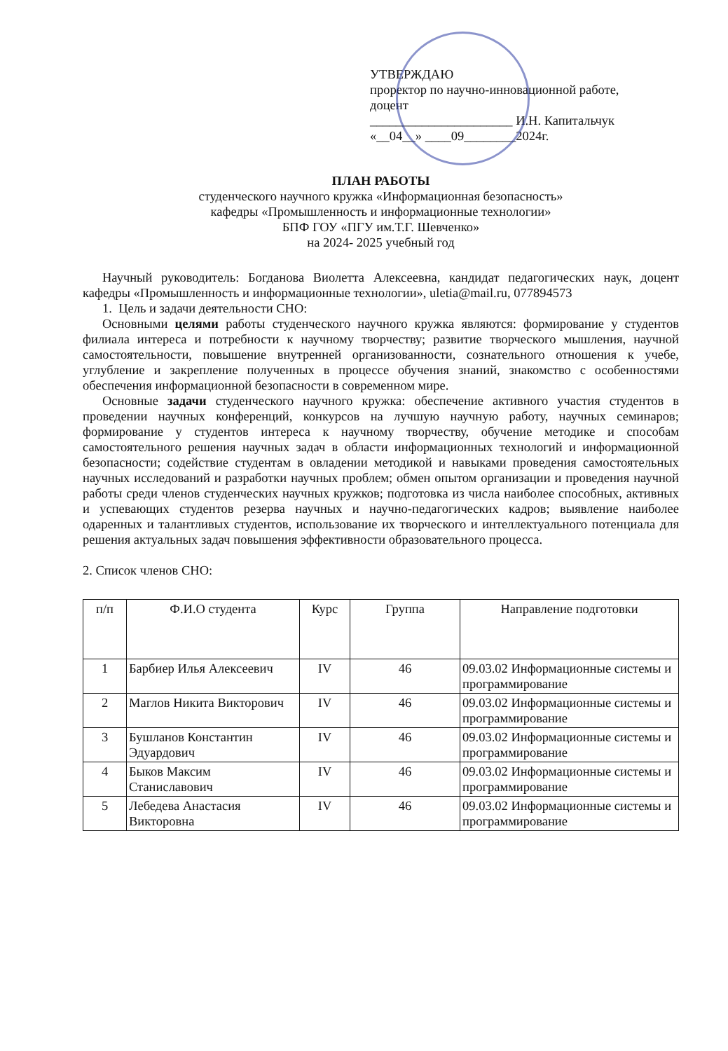УТВЕРЖДАЮ
проректор по научно-инновационной работе,
доцент
______________________ И.Н. Капитальчук
«__04__» ____09________2024г.
ПЛАН РАБОТЫ
студенческого научного кружка «Информационная безопасность»
кафедры «Промышленность и информационные технологии»
БПФ ГОУ «ПГУ им.Т.Г. Шевченко»
на 2024- 2025 учебный год
Научный руководитель: Богданова Виолетта Алексеевна, кандидат педагогических наук, доцент кафедры «Промышленность и информационные технологии», uletia@mail.ru, 077894573
1. Цель и задачи деятельности СНО:
Основными целями работы студенческого научного кружка являются: формирование у студентов филиала интереса и потребности к научному творчеству; развитие творческого мышления, научной самостоятельности, повышение внутренней организованности, сознательного отношения к учебе, углубление и закрепление полученных в процессе обучения знаний, знакомство с особенностями обеспечения информационной безопасности в современном мире.
Основные задачи студенческого научного кружка: обеспечение активного участия студентов в проведении научных конференций, конкурсов на лучшую научную работу, научных семинаров; формирование у студентов интереса к научному творчеству, обучение методике и способам самостоятельного решения научных задач в области информационных технологий и информационной безопасности; содействие студентам в овладении методикой и навыками проведения самостоятельных научных исследований и разработки научных проблем; обмен опытом организации и проведения научной работы среди членов студенческих научных кружков; подготовка из числа наиболее способных, активных и успевающих студентов резерва научных и научно-педагогических кадров; выявление наиболее одаренных и талантливых студентов, использование их творческого и интеллектуального потенциала для решения актуальных задач повышения эффективности образовательного процесса.
2. Список членов СНО:
| п/п | Ф.И.О студента | Курс | Группа | Направление подготовки |
| --- | --- | --- | --- | --- |
| 1 | Барбиер Илья Алексеевич | IV | 46 | 09.03.02 Информационные системы и программирование |
| 2 | Маглов Никита Викторович | IV | 46 | 09.03.02 Информационные системы и программирование |
| 3 | Бушланов Константин Эдуардович | IV | 46 | 09.03.02 Информационные системы и программирование |
| 4 | Быков Максим Станиславович | IV | 46 | 09.03.02 Информационные системы и программирование |
| 5 | Лебедева Анастасия Викторовна | IV | 46 | 09.03.02 Информационные системы и программирование |